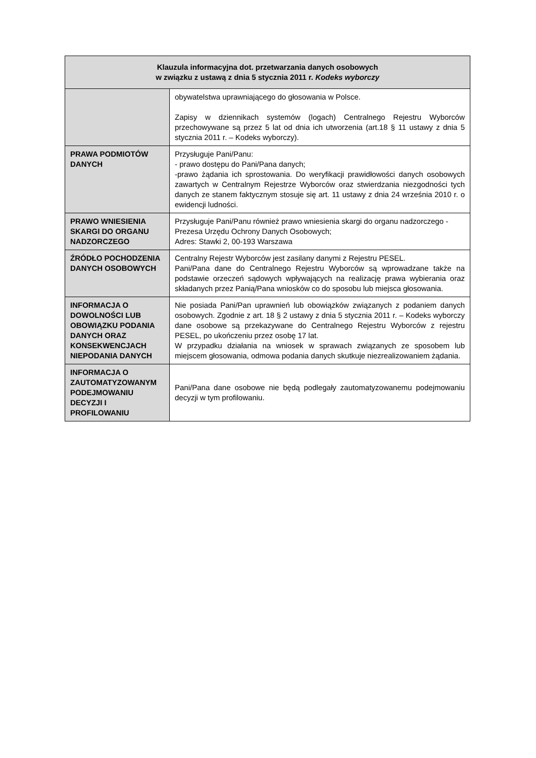| Klauzula informacyjna dot. przetwarzania danych osobowych w związku z ustawą z dnia 5 stycznia 2011 r. Kodeks wyborczy | |
| --- | --- |
| | obywatelstwa uprawniającego do głosowania w Polsce. Zapisy w dziennikach systemów (logach) Centralnego Rejestru Wyborców przechowywane są przez 5 lat od dnia ich utworzenia (art.18 § 11 ustawy z dnia 5 stycznia 2011 r. – Kodeks wyborczy). |
| PRAWA PODMIOTÓW DANYCH | Przysługuje Pani/Panu: - prawo dostępu do Pani/Pana danych; -prawo żądania ich sprostowania. Do weryfikacji prawidłowości danych osobowych zawartych w Centralnym Rejestrze Wyborców oraz stwierdzania niezgodności tych danych ze stanem faktycznym stosuje się art. 11 ustawy z dnia 24 września 2010 r. o ewidencji ludności. |
| PRAWO WNIESIENIA SKARGI DO ORGANU NADZORCZEGO | Przysługuje Pani/Panu również prawo wniesienia skargi do organu nadzorczego - Prezesa Urzędu Ochrony Danych Osobowych; Adres: Stawki 2, 00-193 Warszawa |
| ŹRÓDŁO POCHODZENIA DANYCH OSOBOWYCH | Centralny Rejestr Wyborców jest zasilany danymi z Rejestru PESEL. Pani/Pana dane do Centralnego Rejestru Wyborców są wprowadzane także na podstawie orzeczeń sądowych wpływających na realizację prawa wybierania oraz składanych przez Panią/Pana wniosków co do sposobu lub miejsca głosowania. |
| INFORMACJA O DOWOLNOŚCI LUB OBOWIĄZKU PODANIA DANYCH ORAZ KONSEKWENCJACH NIEPODANIA DANYCH | Nie posiada Pani/Pan uprawnień lub obowiązków związanych z podaniem danych osobowych. Zgodnie z art. 18 § 2 ustawy z dnia 5 stycznia 2011 r. – Kodeks wyborczy dane osobowe są przekazywane do Centralnego Rejestru Wyborców z rejestru PESEL, po ukończeniu przez osobę 17 lat. W przypadku działania na wniosek w sprawach związanych ze sposobem lub miejscem głosowania, odmowa podania danych skutkuje niezrealizowaniem żądania. |
| INFORMACJA O ZAUTOMATYZOWANYM PODEJMOWANIU DECYZJI I PROFILOWANIU | Pani/Pana dane osobowe nie będą podlegały zautomatyzowanemu podejmowaniu decyzji w tym profilowaniu. |